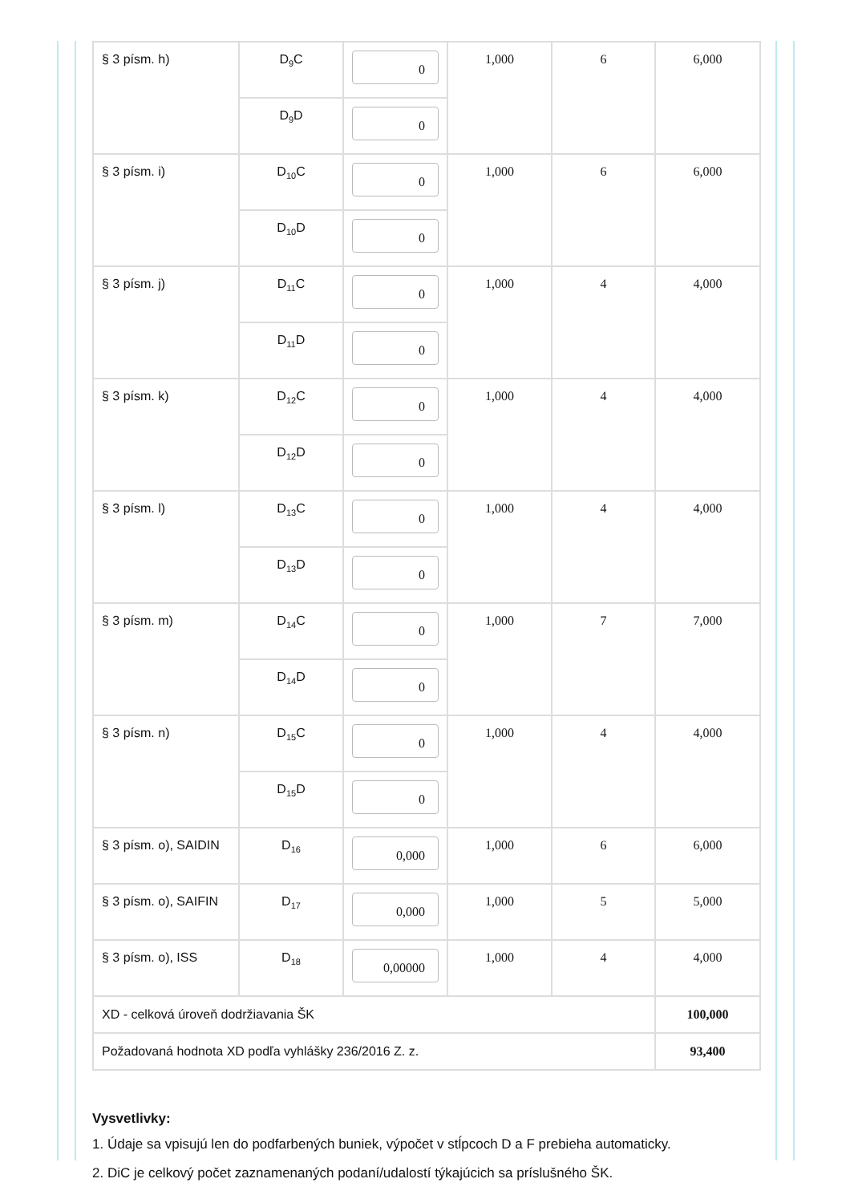| § 3 písm. h) | D<sub>9</sub>C | 0 | 1,000 | 6 | 6,000 |
| | D<sub>9</sub>D | 0 | | | |
| § 3 písm. i) | D<sub>10</sub>C | 0 | 1,000 | 6 | 6,000 |
| | D<sub>10</sub>D | 0 | | | |
| § 3 písm. j) | D<sub>11</sub>C | 0 | 1,000 | 4 | 4,000 |
| | D<sub>11</sub>D | 0 | | | |
| § 3 písm. k) | D<sub>12</sub>C | 0 | 1,000 | 4 | 4,000 |
| | D<sub>12</sub>D | 0 | | | |
| § 3 písm. l) | D<sub>13</sub>C | 0 | 1,000 | 4 | 4,000 |
| | D<sub>13</sub>D | 0 | | | |
| § 3 písm. m) | D<sub>14</sub>C | 0 | 1,000 | 7 | 7,000 |
| | D<sub>14</sub>D | 0 | | | |
| § 3 písm. n) | D<sub>15</sub>C | 0 | 1,000 | 4 | 4,000 |
| | D<sub>15</sub>D | 0 | | | |
| § 3 písm. o), SAIDIN | D<sub>16</sub> | 0,000 | 1,000 | 6 | 6,000 |
| § 3 písm. o), SAIFIN | D<sub>17</sub> | 0,000 | 1,000 | 5 | 5,000 |
| § 3 písm. o), ISS | D<sub>18</sub> | 0,00000 | 1,000 | 4 | 4,000 |
| XD - celková úroveň dodržiavania ŠK | | | | | 100,000 |
| Požadovaná hodnota XD podľa vyhlášky 236/2016 Z. z. | | | | | 93,400 |
Vysvetlivky:
1. Údaje sa vpisujú len do podfarbených buniek, výpočet v stĺpcoch D a F prebieha automaticky.
2. DiC je celkový počet zaznamenaných podaní/udalostí týkajúcich sa príslušného ŠK.